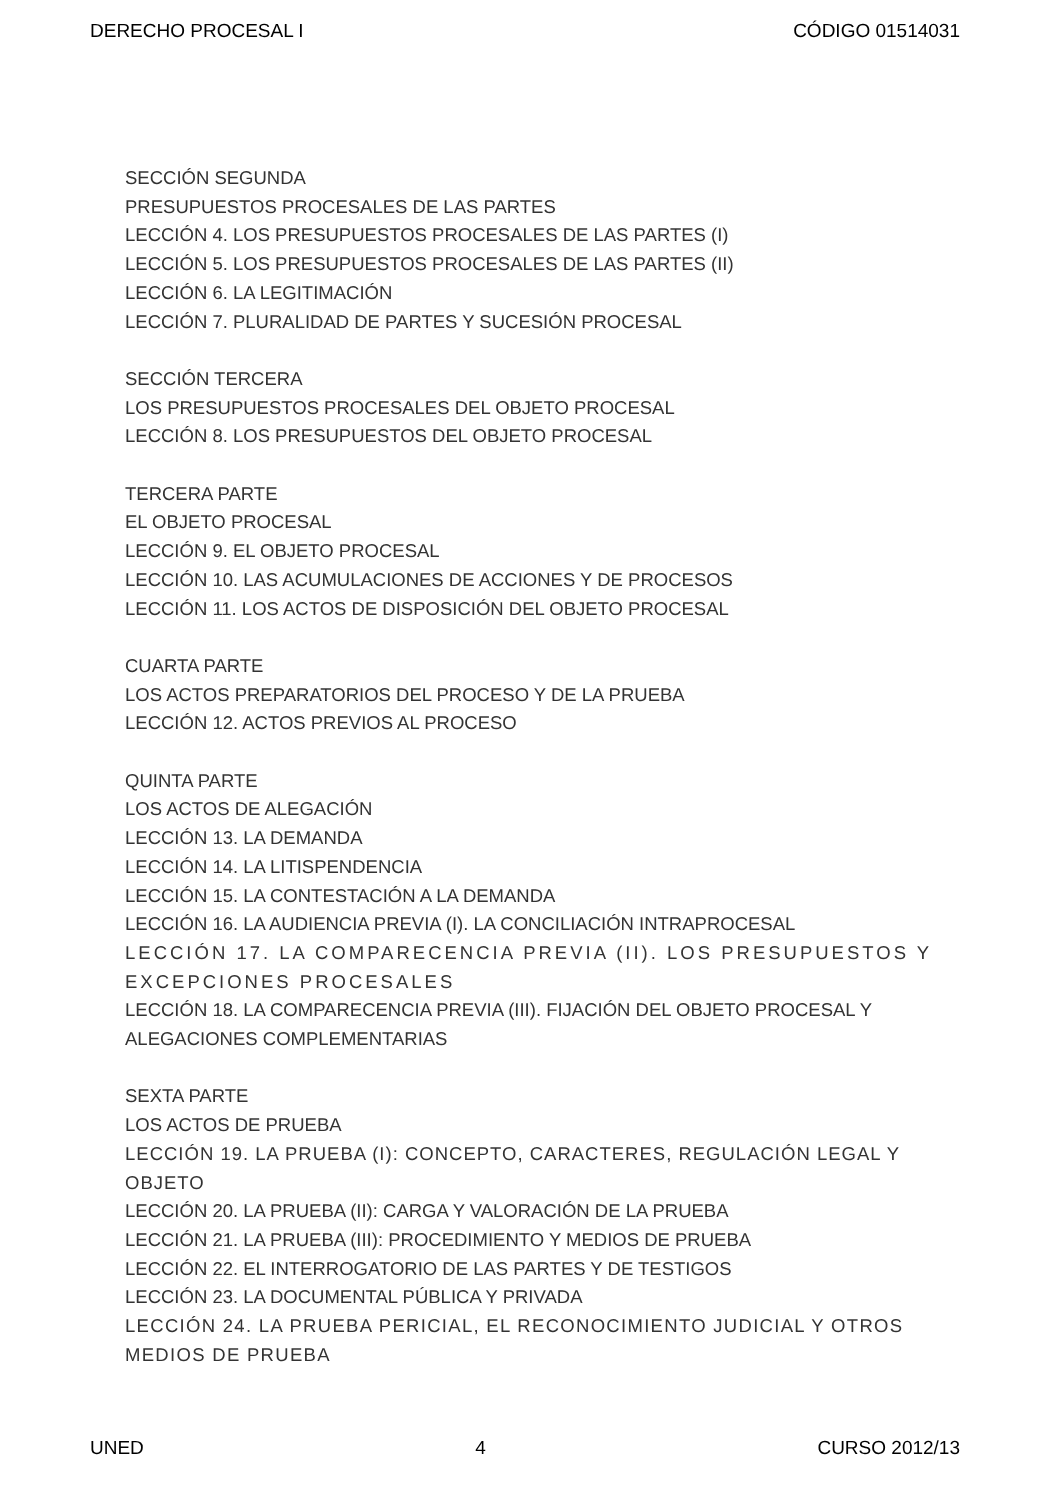DERECHO PROCESAL I CÓDIGO 01514031
SECCIÓN SEGUNDA
PRESUPUESTOS PROCESALES DE LAS PARTES
LECCIÓN 4. LOS PRESUPUESTOS PROCESALES DE LAS PARTES (I)
LECCIÓN 5. LOS PRESUPUESTOS PROCESALES DE LAS PARTES (II)
LECCIÓN 6. LA LEGITIMACIÓN
LECCIÓN 7. PLURALIDAD DE PARTES Y SUCESIÓN PROCESAL
SECCIÓN TERCERA
LOS PRESUPUESTOS PROCESALES DEL OBJETO PROCESAL
LECCIÓN 8. LOS PRESUPUESTOS DEL OBJETO PROCESAL
TERCERA PARTE
EL OBJETO PROCESAL
LECCIÓN 9. EL OBJETO PROCESAL
LECCIÓN 10. LAS ACUMULACIONES DE ACCIONES Y DE PROCESOS
LECCIÓN 11. LOS ACTOS DE DISPOSICIÓN DEL OBJETO PROCESAL
CUARTA PARTE
LOS ACTOS PREPARATORIOS DEL PROCESO Y DE LA PRUEBA
LECCIÓN 12. ACTOS PREVIOS AL PROCESO
QUINTA PARTE
LOS ACTOS DE ALEGACIÓN
LECCIÓN 13. LA DEMANDA
LECCIÓN 14. LA LITISPENDENCIA
LECCIÓN 15. LA CONTESTACIÓN A LA DEMANDA
LECCIÓN 16. LA AUDIENCIA PREVIA (I). LA CONCILIACIÓN INTRAPROCESAL
LECCIÓN 17. LA COMPARECENCIA PREVIA (II). LOS PRESUPUESTOS Y EXCEPCIONES PROCESALES
LECCIÓN 18. LA COMPARECENCIA PREVIA (III). FIJACIÓN DEL OBJETO PROCESAL Y ALEGACIONES COMPLEMENTARIAS
SEXTA PARTE
LOS ACTOS DE PRUEBA
LECCIÓN 19. LA PRUEBA (I): CONCEPTO, CARACTERES, REGULACIÓN LEGAL Y OBJETO
LECCIÓN 20. LA PRUEBA (II): CARGA Y VALORACIÓN DE LA PRUEBA
LECCIÓN 21. LA PRUEBA (III): PROCEDIMIENTO Y MEDIOS DE PRUEBA
LECCIÓN 22. EL INTERROGATORIO DE LAS PARTES Y DE TESTIGOS
LECCIÓN 23. LA DOCUMENTAL PÚBLICA Y PRIVADA
LECCIÓN 24. LA PRUEBA PERICIAL, EL RECONOCIMIENTO JUDICIAL Y OTROS MEDIOS DE PRUEBA
UNED 4 CURSO 2012/13